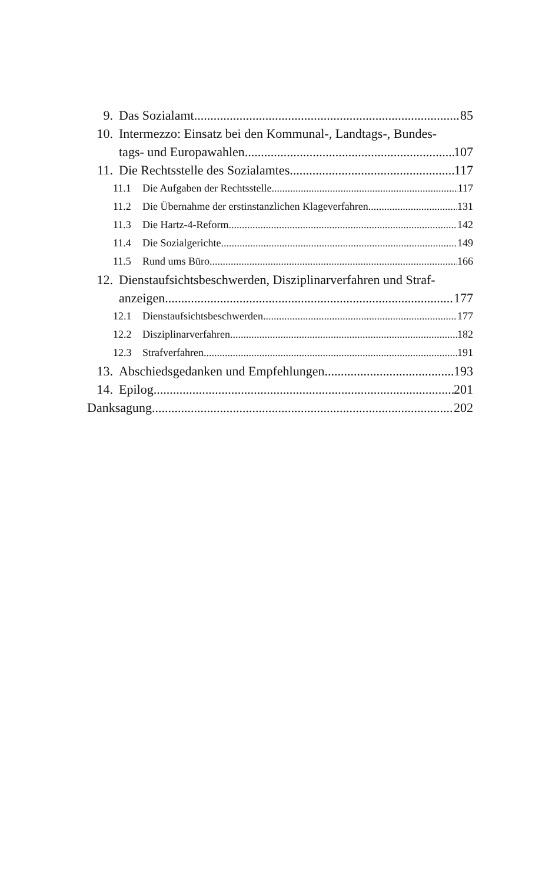9. Das Sozialamt 85
10. Intermezzo: Einsatz bei den Kommunal-, Landtags-, Bundes-
tags- und Europawahlen 107
11. Die Rechtsstelle des Sozialamtes 117
11.1 Die Aufgaben der Rechtsstelle 117
11.2 Die Übernahme der erstinstanzlichen Klageverfahren 131
11.3 Die Hartz-4-Reform 142
11.4 Die Sozialgerichte 149
11.5 Rund ums Büro 166
12. Dienstaufsichtsbeschwerden, Disziplinarverfahren und Straf-
anzeigen 177
12.1 Dienstaufsichtsbeschwerden 177
12.2 Disziplinarverfahren 182
12.3 Strafverfahren 191
13. Abschiedsgedanken und Empfehlungen 193
14. Epilog 201
Danksagung 202